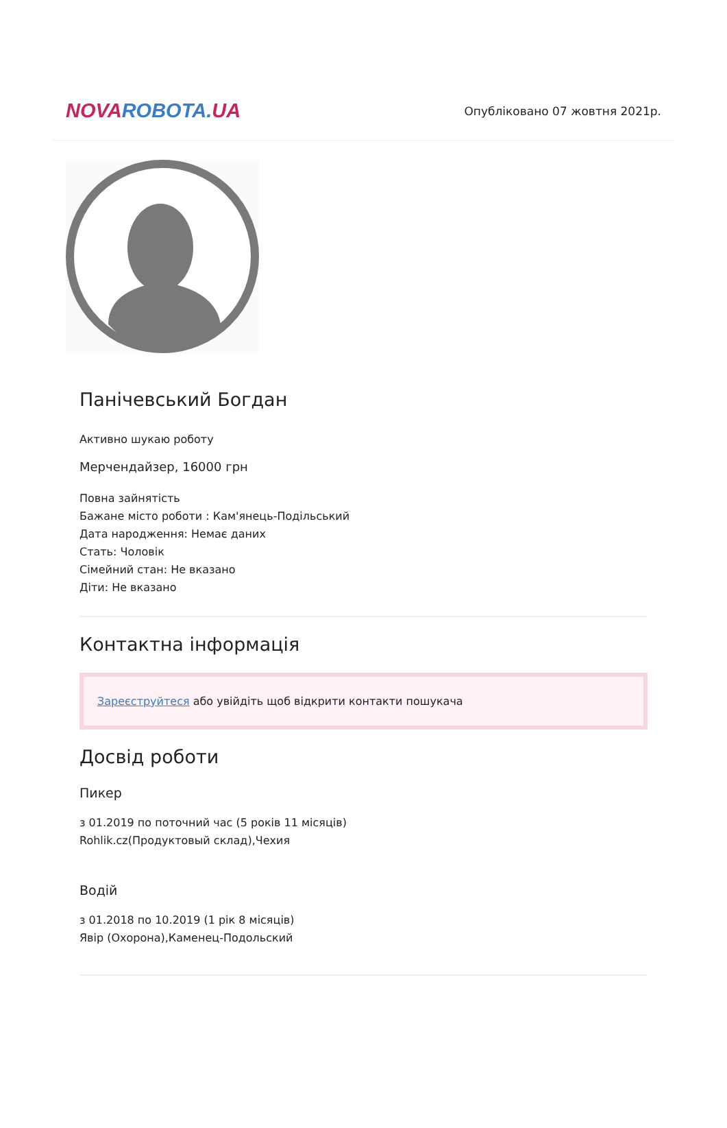NOVAROBOTA. UA
Опубліковано 07 жовтня 2021р.
Панічевський Богдан
Активно шукаю роботу
Мерчендайзер, 16000 грн
Повна зайнятість
Бажане місто роботи : Кам'янець-Подільський
Дата народження: Немає даних
Стать: Чоловік
Сімейний стан: Не вказано
Діти: Не вказано
Контактна інформація
Зареєструйтеся або увійдіть щоб відкрити контакти пошукача
Досвід роботи
Пикер
з 01.2019 по поточний час (5 років 11 місяців)
Rohlik.cz(Продуктовый склад),Чехия
Водій
з 01.2018 по 10.2019 (1 рік 8 місяців)
Явір (Охорона),Каменец-Подольский